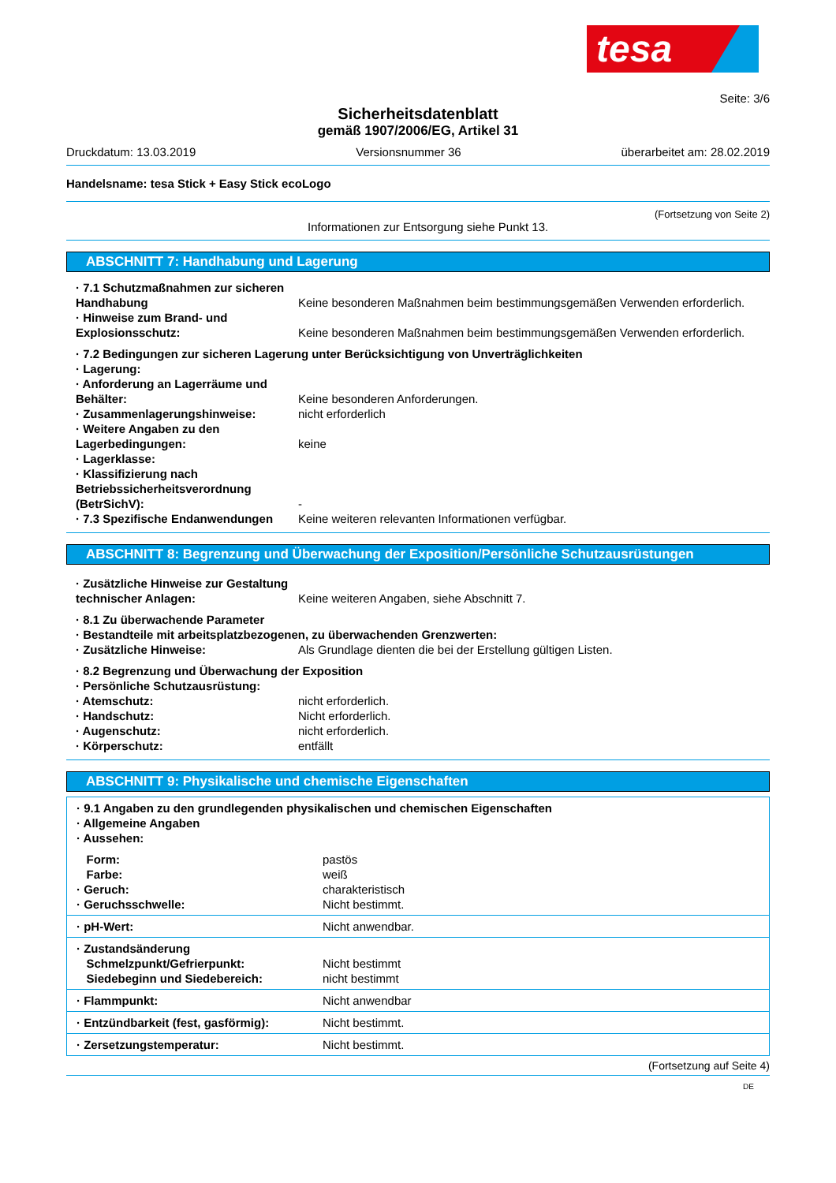tesa
Seite: 3/6
Sicherheitsdatenblatt
gemäß 1907/2006/EG, Artikel 31
Druckdatum: 13.03.2019 Versionsnummer 36 überarbeitet am: 28.02.2019
Handelsname: tesa Stick + Easy Stick ecoLogo
(Fortsetzung von Seite 2)
Informationen zur Entsorgung siehe Punkt 13.
ABSCHNITT 7: Handhabung und Lagerung
| · 7.1 Schutzmaßnahmen zur sicheren Handhabung | Keine besonderen Maßnahmen beim bestimmungsgemäßen Verwenden erforderlich. |
| · Hinweise zum Brand- und Explosionsschutz: | Keine besonderen Maßnahmen beim bestimmungsgemäßen Verwenden erforderlich. |
| · 7.2 Bedingungen zur sicheren Lagerung unter Berücksichtigung von Unverträglichkeiten | |
| · Lagerung: | |
| · Anforderung an Lagerräume und Behälter: | Keine besonderen Anforderungen. |
| · Zusammenlagerungshinweise: | nicht erforderlich |
| · Weitere Angaben zu den Lagerbedingungen: | keine |
| · Lagerklasse: | |
| · Klassifizierung nach Betriebssicherheitsverordnung (BetrSichV): | - |
| · 7.3 Spezifische Endanwendungen | Keine weiteren relevanten Informationen verfügbar. |
ABSCHNITT 8: Begrenzung und Überwachung der Exposition/Persönliche Schutzausrüstungen
| · Zusätzliche Hinweise zur Gestaltung technischer Anlagen: | Keine weiteren Angaben, siehe Abschnitt 7. |
| · 8.1 Zu überwachende Parameter | |
| · Bestandteile mit arbeitsplatzbezogenen, zu überwachenden Grenzwerten: | |
| · Zusätzliche Hinweise: | Als Grundlage dienten die bei der Erstellung gültigen Listen. |
| · 8.2 Begrenzung und Überwachung der Exposition | |
| · Persönliche Schutzausrüstung: | |
| · Atemschutz: | nicht erforderlich. |
| · Handschutz: | Nicht erforderlich. |
| · Augenschutz: | nicht erforderlich. |
| · Körperschutz: | entfällt |
ABSCHNITT 9: Physikalische und chemische Eigenschaften
| · 9.1 Angaben zu den grundlegenden physikalischen und chemischen Eigenschaften · Allgemeine Angaben · Aussehen: | |
| Form: Farbe: · Geruch: · Geruchsschwelle: | pastös weiß charakteristisch Nicht bestimmt. |
| · pH-Wert: | Nicht anwendbar. |
| · Zustandsänderung Schmelzpunkt/Gefrierpunkt: Siedebeginn und Siedebereich: | Nicht bestimmt nicht bestimmt |
| · Flammpunkt: | Nicht anwendbar |
| · Entzündbarkeit (fest, gasförmig): | Nicht bestimmt. |
| · Zersetzungstemperatur: | Nicht bestimmt. |
(Fortsetzung auf Seite 4)
DE